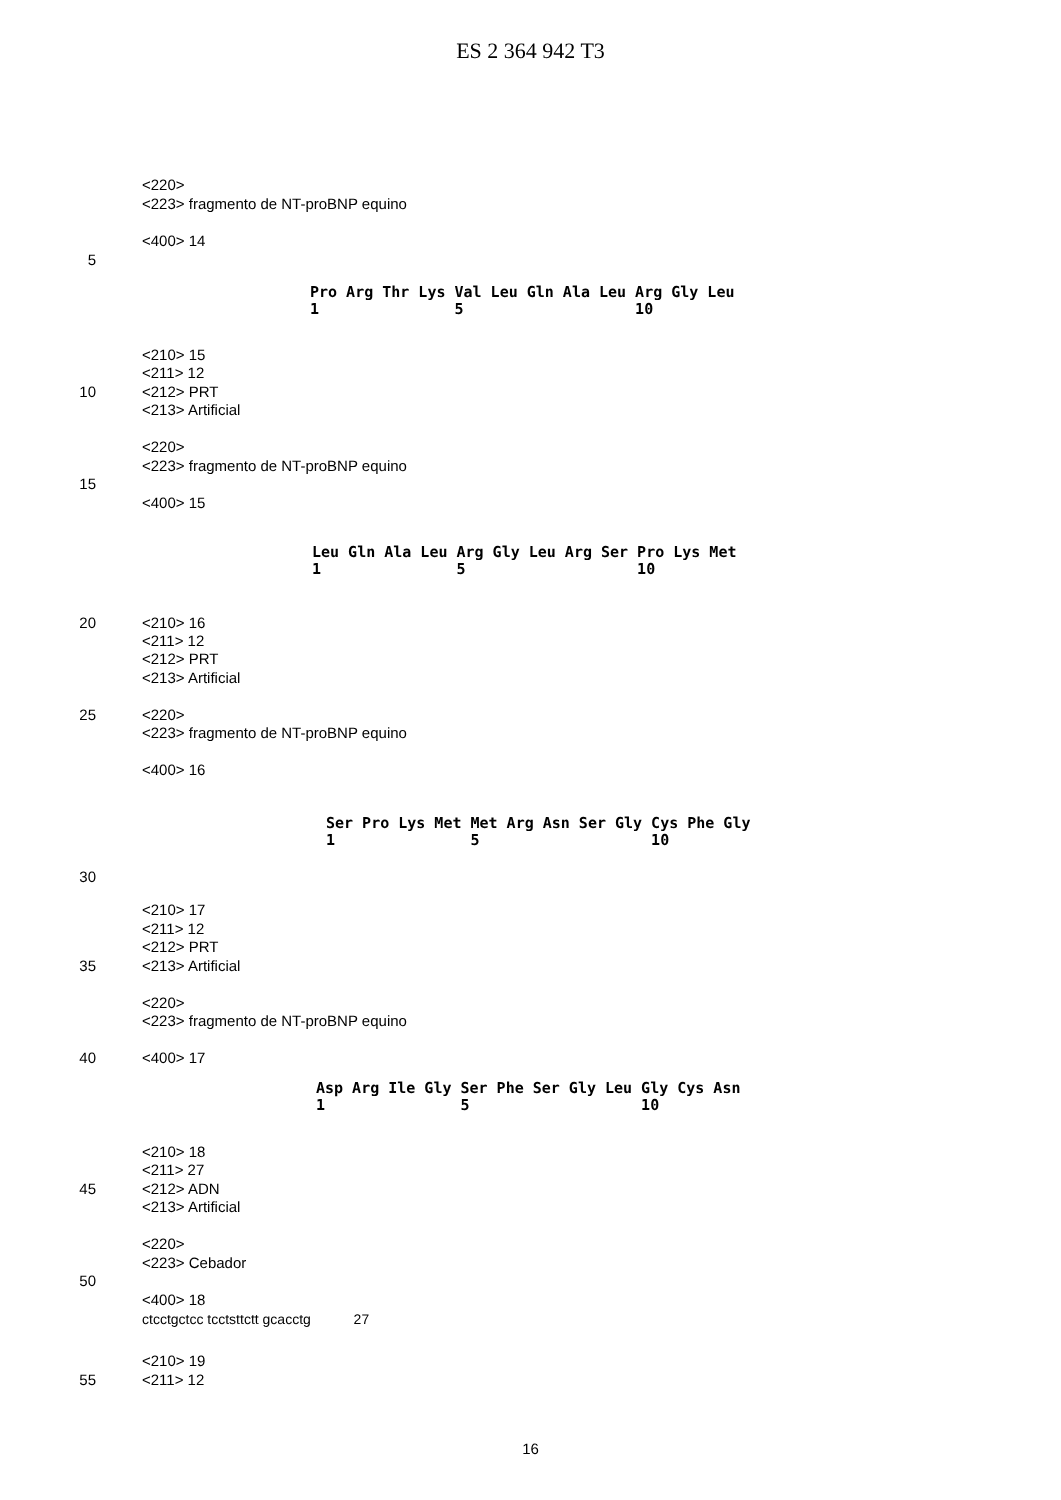ES 2 364 942 T3
<220>
<223> fragmento de NT-proBNP equino
<400> 14
5
Pro Arg Thr Lys Val Leu Gln Ala Leu Arg Gly Leu 1 5 10
<210> 15
<211> 12
10 <212> PRT
<213> Artificial
<220>
<223> fragmento de NT-proBNP equino
15
<400> 15
Leu Gln Ala Leu Arg Gly Leu Arg Ser Pro Lys Met 1 5 10
20 <210> 16
<211> 12
<212> PRT
<213> Artificial
25 <220>
<223> fragmento de NT-proBNP equino
<400> 16
Ser Pro Lys Met Met Arg Asn Ser Gly Cys Phe Gly 1 5 10
30
<210> 17
<211> 12
<212> PRT
35 <213> Artificial
<220>
<223> fragmento de NT-proBNP equino
40 <400> 17
Asp Arg Ile Gly Ser Phe Ser Gly Leu Gly Cys Asn 1 5 10
<210> 18
<211> 27
45 <212> ADN
<213> Artificial
<220>
<223> Cebador
50
<400> 18
ctcctgctcc tcctsttctt gcacctg 27
<210> 19
55 <211> 12
16